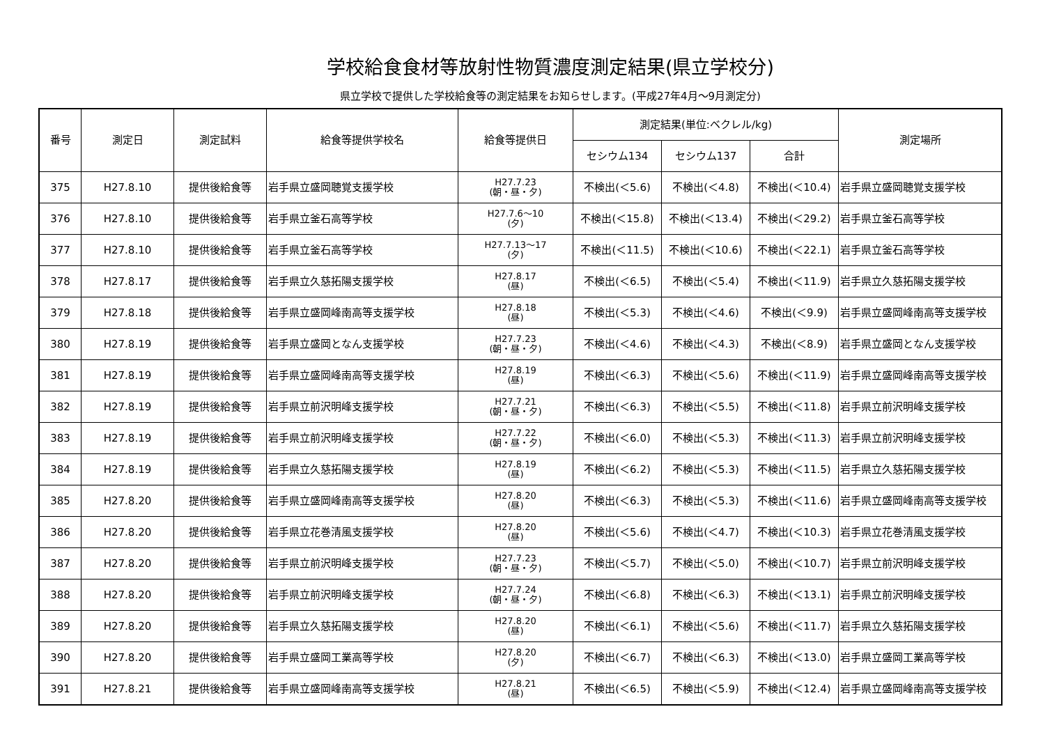学校給食食材等放射性物質濃度測定結果(県立学校分)
県立学校で提供した学校給食等の測定結果をお知らせします。(平成27年4月～9月測定分)
| 番号 | 測定日 | 測定試料 | 給食等提供学校名 | 給食等提供日 | 測定結果(単位:ベクレル/kg) | | | 測定場所 |
| --- | --- | --- | --- | --- | --- | --- | --- | --- |
| | | | | | セシウム134 | セシウム137 | 合計 | |
| 375 | H27.8.10 | 提供後給食等 | 岩手県立盛岡聴覚支援学校 | H27.7.23 (朝・昼・夕) | 不検出(＜5.6) | 不検出(＜4.8) | 不検出(＜10.4) | 岩手県立盛岡聴覚支援学校 |
| 376 | H27.8.10 | 提供後給食等 | 岩手県立釜石高等学校 | H27.7.6～10 (夕) | 不検出(＜15.8) | 不検出(＜13.4) | 不検出(＜29.2) | 岩手県立釜石高等学校 |
| 377 | H27.8.10 | 提供後給食等 | 岩手県立釜石高等学校 | H27.7.13～17 (夕) | 不検出(＜11.5) | 不検出(＜10.6) | 不検出(＜22.1) | 岩手県立釜石高等学校 |
| 378 | H27.8.17 | 提供後給食等 | 岩手県立久慈拓陽支援学校 | H27.8.17 (昼) | 不検出(＜6.5) | 不検出(＜5.4) | 不検出(＜11.9) | 岩手県立久慈拓陽支援学校 |
| 379 | H27.8.18 | 提供後給食等 | 岩手県立盛岡峰南高等支援学校 | H27.8.18 (昼) | 不検出(＜5.3) | 不検出(＜4.6) | 不検出(＜9.9) | 岩手県立盛岡峰南高等支援学校 |
| 380 | H27.8.19 | 提供後給食等 | 岩手県立盛岡となん支援学校 | H27.7.23 (朝・昼・夕) | 不検出(＜4.6) | 不検出(＜4.3) | 不検出(＜8.9) | 岩手県立盛岡となん支援学校 |
| 381 | H27.8.19 | 提供後給食等 | 岩手県立盛岡峰南高等支援学校 | H27.8.19 (昼) | 不検出(＜6.3) | 不検出(＜5.6) | 不検出(＜11.9) | 岩手県立盛岡峰南高等支援学校 |
| 382 | H27.8.19 | 提供後給食等 | 岩手県立前沢明峰支援学校 | H27.7.21 (朝・昼・夕) | 不検出(＜6.3) | 不検出(＜5.5) | 不検出(＜11.8) | 岩手県立前沢明峰支援学校 |
| 383 | H27.8.19 | 提供後給食等 | 岩手県立前沢明峰支援学校 | H27.7.22 (朝・昼・夕) | 不検出(＜6.0) | 不検出(＜5.3) | 不検出(＜11.3) | 岩手県立前沢明峰支援学校 |
| 384 | H27.8.19 | 提供後給食等 | 岩手県立久慈拓陽支援学校 | H27.8.19 (昼) | 不検出(＜6.2) | 不検出(＜5.3) | 不検出(＜11.5) | 岩手県立久慈拓陽支援学校 |
| 385 | H27.8.20 | 提供後給食等 | 岩手県立盛岡峰南高等支援学校 | H27.8.20 (昼) | 不検出(＜6.3) | 不検出(＜5.3) | 不検出(＜11.6) | 岩手県立盛岡峰南高等支援学校 |
| 386 | H27.8.20 | 提供後給食等 | 岩手県立花巻清風支援学校 | H27.8.20 (昼) | 不検出(＜5.6) | 不検出(＜4.7) | 不検出(＜10.3) | 岩手県立花巻清風支援学校 |
| 387 | H27.8.20 | 提供後給食等 | 岩手県立前沢明峰支援学校 | H27.7.23 (朝・昼・夕) | 不検出(＜5.7) | 不検出(＜5.0) | 不検出(＜10.7) | 岩手県立前沢明峰支援学校 |
| 388 | H27.8.20 | 提供後給食等 | 岩手県立前沢明峰支援学校 | H27.7.24 (朝・昼・夕) | 不検出(＜6.8) | 不検出(＜6.3) | 不検出(＜13.1) | 岩手県立前沢明峰支援学校 |
| 389 | H27.8.20 | 提供後給食等 | 岩手県立久慈拓陽支援学校 | H27.8.20 (昼) | 不検出(＜6.1) | 不検出(＜5.6) | 不検出(＜11.7) | 岩手県立久慈拓陽支援学校 |
| 390 | H27.8.20 | 提供後給食等 | 岩手県立盛岡工業高等学校 | H27.8.20 (夕) | 不検出(＜6.7) | 不検出(＜6.3) | 不検出(＜13.0) | 岩手県立盛岡工業高等学校 |
| 391 | H27.8.21 | 提供後給食等 | 岩手県立盛岡峰南高等支援学校 | H27.8.21 (昼) | 不検出(＜6.5) | 不検出(＜5.9) | 不検出(＜12.4) | 岩手県立盛岡峰南高等支援学校 |